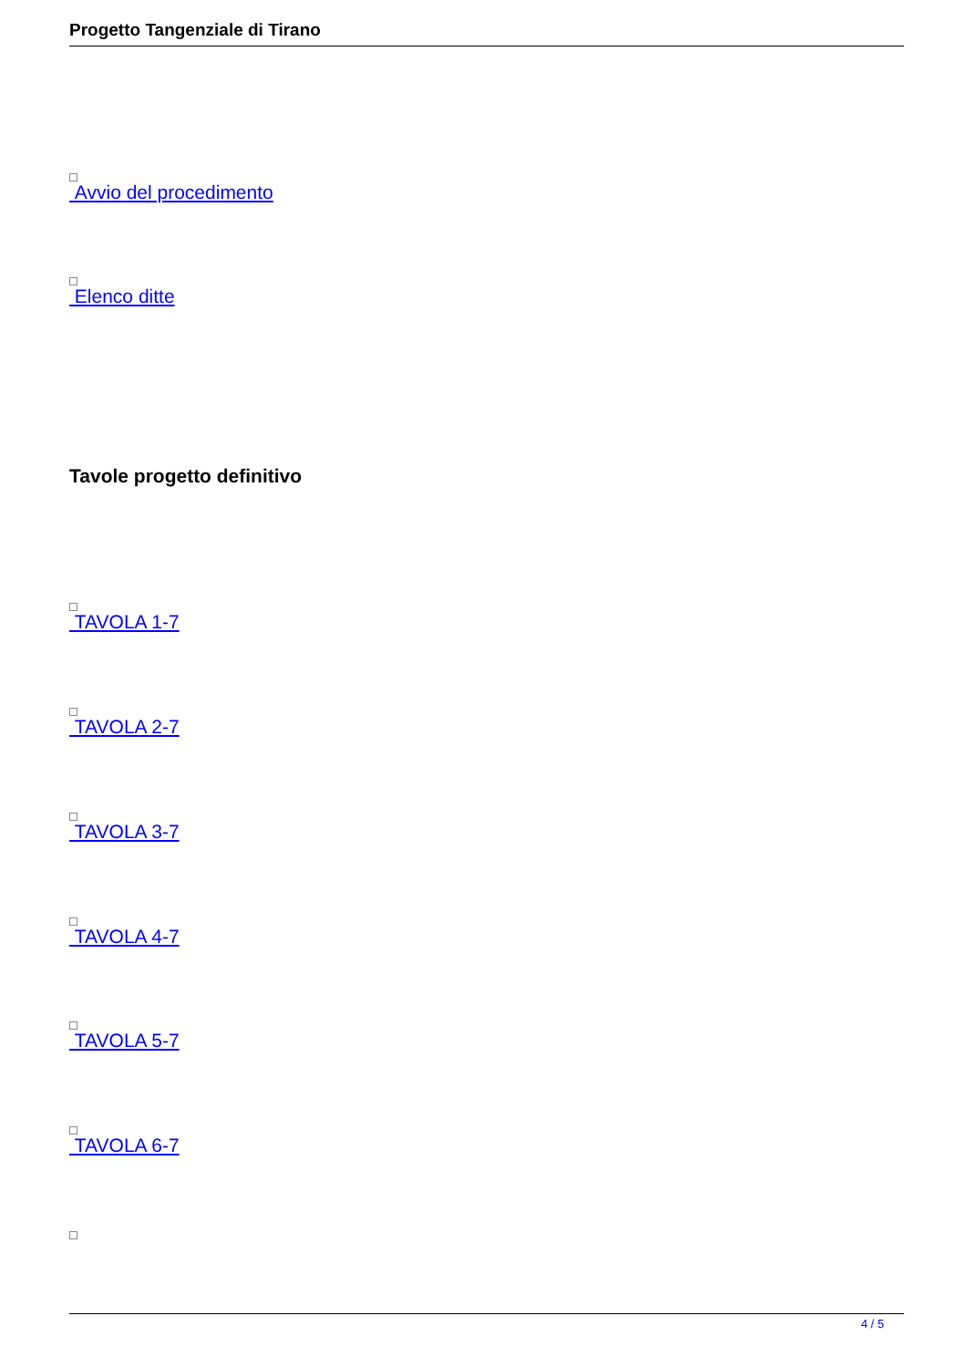Progetto Tangenziale di Tirano
Avvio del procedimento
Elenco ditte
Tavole progetto definitivo
TAVOLA 1-7
TAVOLA 2-7
TAVOLA 3-7
TAVOLA 4-7
TAVOLA 5-7
TAVOLA 6-7
4 / 5